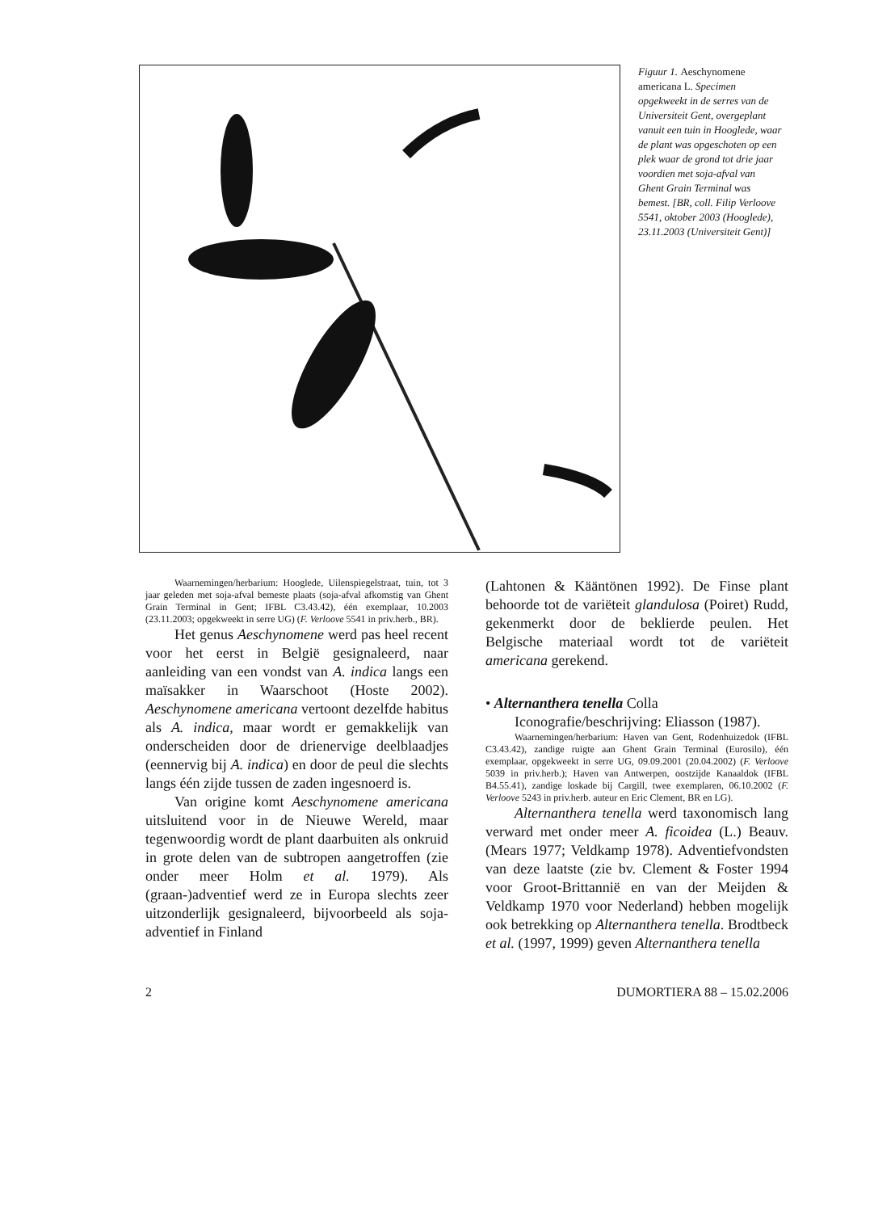Figuur 1. Aeschynomene americana L. Specimen opgekweekt in de serres van de Universiteit Gent, overgeplant vanuit een tuin in Hooglede, waar de plant was opgeschoten op een plek waar de grond tot drie jaar voordien met soja-afval van Ghent Grain Terminal was bemest. [BR, coll. Filip Verloove 5541, oktober 2003 (Hooglede), 23.11.2003 (Universiteit Gent)]
Waarnemingen/herbarium: Hooglede, Uilenspiegelstraat, tuin, tot 3 jaar geleden met soja-afval bemeste plaats (soja-afval afkomstig van Ghent Grain Terminal in Gent; IFBL C3.43.42), één exemplaar, 10.2003 (23.11.2003; opgekweekt in serre UG) (F. Verloove 5541 in priv.herb., BR).
Het genus Aeschynomene werd pas heel recent voor het eerst in België gesignaleerd, naar aanleiding van een vondst van A. indica langs een maïsakker in Waarschoot (Hoste 2002). Aeschynomene americana vertoont dezelfde habitus als A. indica, maar wordt er gemakkelijk van onderscheiden door de drienervige deelblaadjes (eennervig bij A. indica) en door de peul die slechts langs één zijde tussen de zaden ingesnoerd is.
Van origine komt Aeschynomene americana uitsluitend voor in de Nieuwe Wereld, maar tegenwoordig wordt de plant daarbuiten als onkruid in grote delen van de subtropen aangetroffen (zie onder meer Holm et al. 1979). Als (graan-)adventief werd ze in Europa slechts zeer uitzonderlijk gesignaleerd, bijvoorbeeld als soja-adventief in Finland
(Lahtonen & Kääntönen 1992). De Finse plant behoorde tot de variëteit glandulosa (Poiret) Rudd, gekenmerkt door de beklierde peulen. Het Belgische materiaal wordt tot de variëteit americana gerekend.
• Alternanthera tenella Colla
Iconografie/beschrijving: Eliasson (1987).
Waarnemingen/herbarium: Haven van Gent, Rodenhuizedok (IFBL C3.43.42), zandige ruigte aan Ghent Grain Terminal (Eurosilo), één exemplaar, opgekweekt in serre UG, 09.09.2001 (20.04.2002) (F. Verloove 5039 in priv.herb.); Haven van Antwerpen, oostzijde Kanaaldok (IFBL B4.55.41), zandige loskade bij Cargill, twee exemplaren, 06.10.2002 (F. Verloove 5243 in priv.herb. auteur en Eric Clement, BR en LG).
Alternanthera tenella werd taxonomisch lang verward met onder meer A. ficoidea (L.) Beauv. (Mears 1977; Veldkamp 1978). Adventiefvondsten van deze laatste (zie bv. Clement & Foster 1994 voor Groot-Brittannië en van der Meijden & Veldkamp 1970 voor Nederland) hebben mogelijk ook betrekking op Alternanthera tenella. Brodtbeck et al. (1997, 1999) geven Alternanthera tenella
2 DUMORTIERA 88 – 15.02.2006